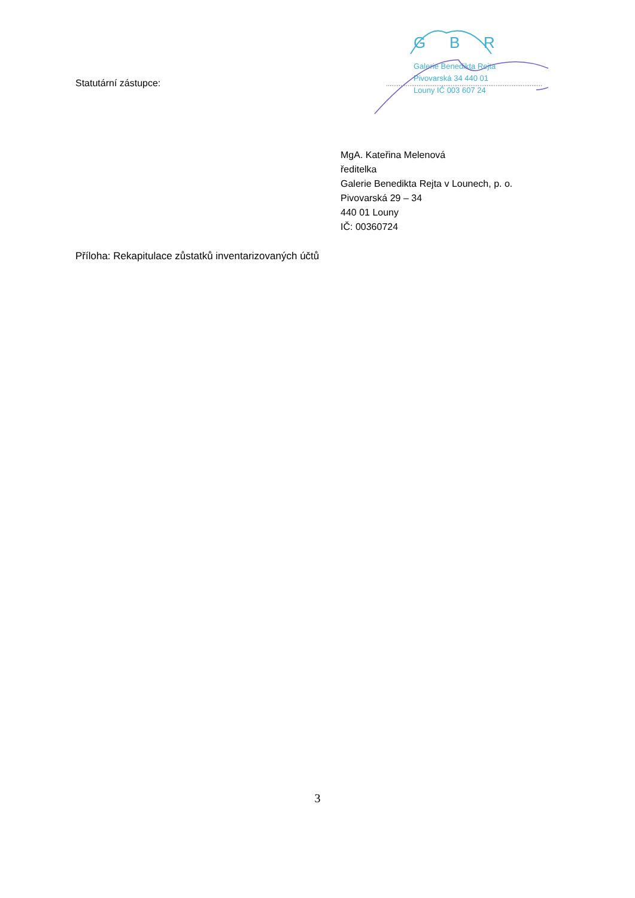Statutární zástupce:
G
B
R
Galerie Benedikta Rejta
Pivovarská 34 440 01
Louny IČ 003 607 24
MgA. Kateřina Melenová
ředitelka
Galerie Benedikta Rejta v Lounech, p. o.
Pivovarská 29 – 34
440 01 Louny
IČ: 00360724
Příloha: Rekapitulace zůstatků inventarizovaných účtů
3